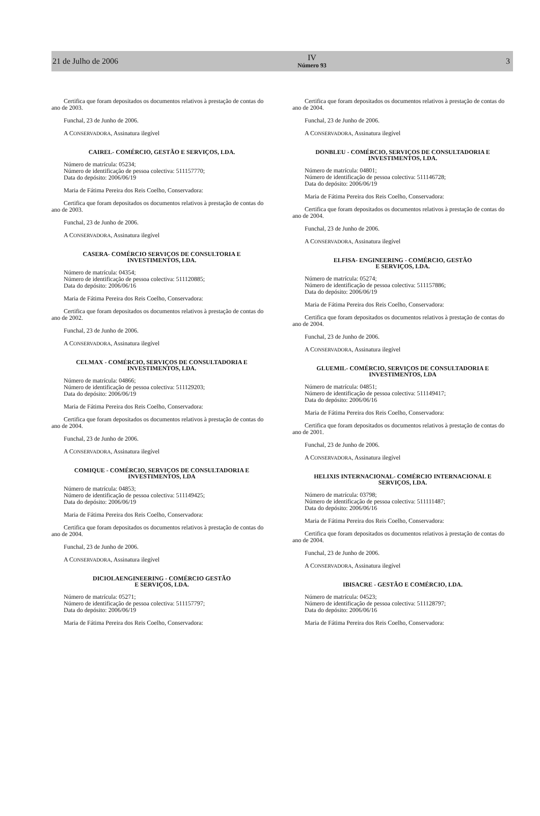21 de Julho de 2006 IV
Número 93 3
Certifica que foram depositados os documentos relativos à prestação de contas do ano de 2003.
Funchal, 23 de Junho de 2006.
A CONSERVADORA, Assinatura ilegível
CAIREL- COMÉRCIO, GESTÃO E SERVIÇOS, LDA.
Número de matrícula: 05234;
Número de identificação de pessoa colectiva: 511157770;
Data do depósito: 2006/06/19
Maria de Fátima Pereira dos Reis Coelho, Conservadora:
Certifica que foram depositados os documentos relativos à prestação de contas do ano de 2003.
Funchal, 23 de Junho de 2006.
A CONSERVADORA, Assinatura ilegível
CASERA- COMÉRCIO SERVIÇOS DE CONSULTORIA E
INVESTIMENTOS, LDA.
Número de matrícula: 04354;
Número de identificação de pessoa colectiva: 511120885;
Data do depósito: 2006/06/16
Maria de Fátima Pereira dos Reis Coelho, Conservadora:
Certifica que foram depositados os documentos relativos à prestação de contas do ano de 2002.
Funchal, 23 de Junho de 2006.
A CONSERVADORA, Assinatura ilegível
CELMAX - COMÉRCIO, SERVIÇOS DE CONSULTADORIA E
INVESTIMENTOS, LDA.
Número de matrícula: 04866;
Número de identificação de pessoa colectiva: 511129203;
Data do depósito: 2006/06/19
Maria de Fátima Pereira dos Reis Coelho, Conservadora:
Certifica que foram depositados os documentos relativos à prestação de contas do ano de 2004.
Funchal, 23 de Junho de 2006.
A CONSERVADORA, Assinatura ilegível
COMIQUE - COMÉRCIO, SERVIÇOS DE CONSULTADORIA E
INVESTIMENTOS, LDA
Número de matrícula: 04853;
Número de identificação de pessoa colectiva: 511149425;
Data do depósito: 2006/06/19
Maria de Fátima Pereira dos Reis Coelho, Conservadora:
Certifica que foram depositados os documentos relativos à prestação de contas do ano de 2004.
Funchal, 23 de Junho de 2006.
A CONSERVADORA, Assinatura ilegível
DICIOLAENGINEERING - COMÉRCIO GESTÃO
E SERVIÇOS, LDA.
Número de matrícula: 05271;
Número de identificação de pessoa colectiva: 511157797;
Data do depósito: 2006/06/19
Maria de Fátima Pereira dos Reis Coelho, Conservadora:
Certifica que foram depositados os documentos relativos à prestação de contas do ano de 2004.
Funchal, 23 de Junho de 2006.
A CONSERVADORA, Assinatura ilegível
DONBLEU - COMÉRCIO, SERVIÇOS DE CONSULTADORIA E
INVESTIMENTOS, LDA.
Número de matrícula: 04801;
Número de identificação de pessoa colectiva: 511146728;
Data do depósito: 2006/06/19
Maria de Fátima Pereira dos Reis Coelho, Conservadora:
Certifica que foram depositados os documentos relativos à prestação de contas do ano de 2004.
Funchal, 23 de Junho de 2006.
A CONSERVADORA, Assinatura ilegível
ELFISA- ENGINEERING - COMÉRCIO, GESTÃO
E SERVIÇOS, LDA.
Número de matrícula: 05274;
Número de identificação de pessoa colectiva: 511157886;
Data do depósito: 2006/06/19
Maria de Fátima Pereira dos Reis Coelho, Conservadora:
Certifica que foram depositados os documentos relativos à prestação de contas do ano de 2004.
Funchal, 23 de Junho de 2006.
A CONSERVADORA, Assinatura ilegível
GLUEMIL- COMÉRCIO, SERVIÇOS DE CONSULTADORIA E
INVESTIMENTOS, LDA
Número de matrícula: 04851;
Número de identificação de pessoa colectiva: 511149417;
Data do depósito: 2006/06/16
Maria de Fátima Pereira dos Reis Coelho, Conservadora:
Certifica que foram depositados os documentos relativos à prestação de contas do ano de 2001.
Funchal, 23 de Junho de 2006.
A CONSERVADORA, Assinatura ilegível
HELIXIS INTERNACIONAL- COMÉRCIO INTERNACIONAL E
SERVIÇOS, LDA.
Número de matrícula: 03798;
Número de identificação de pessoa colectiva: 511111487;
Data do depósito: 2006/06/16
Maria de Fátima Pereira dos Reis Coelho, Conservadora:
Certifica que foram depositados os documentos relativos à prestação de contas do ano de 2004.
Funchal, 23 de Junho de 2006.
A CONSERVADORA, Assinatura ilegível
IBISACRE - GESTÃO E COMÉRCIO, LDA.
Número de matrícula: 04523;
Número de identificação de pessoa colectiva: 511128797;
Data do depósito: 2006/06/16
Maria de Fátima Pereira dos Reis Coelho, Conservadora: